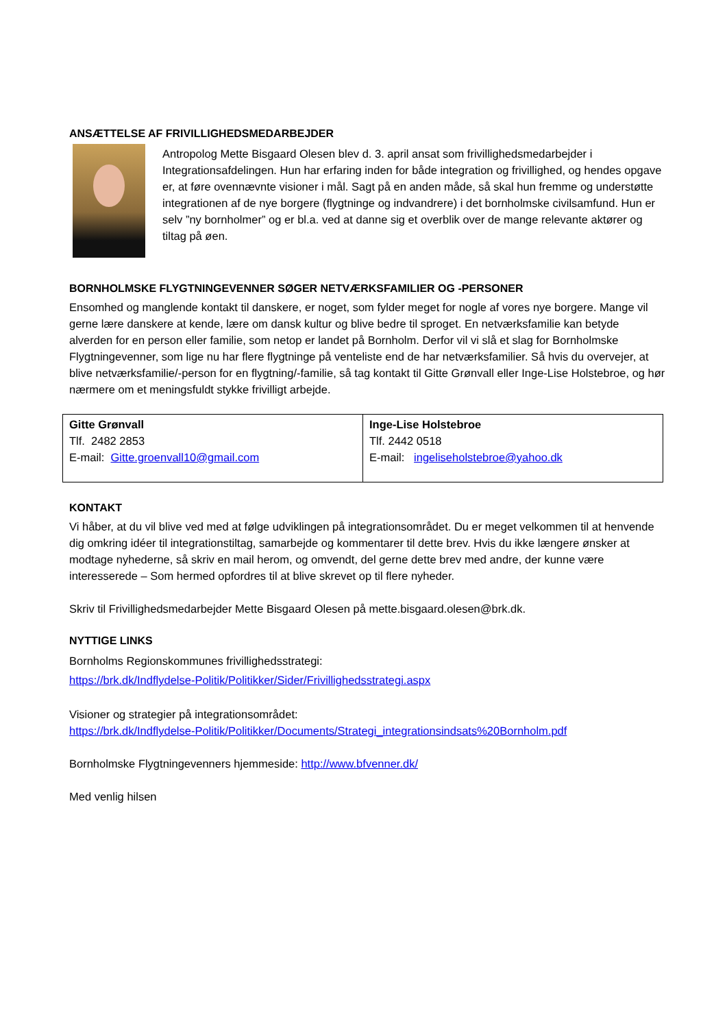ANSÆTTELSE AF FRIVILLIGHEDSMEDARBEJDER
Antropolog Mette Bisgaard Olesen blev d. 3. april ansat som frivillighedsmedarbejder i Integrationsafdelingen. Hun har erfaring inden for både integration og frivillighed, og hendes opgave er, at føre ovennævnte visioner i mål. Sagt på en anden måde, så skal hun fremme og understøtte integrationen af de nye borgere (flygtninge og indvandrere) i det bornholmske civilsamfund. Hun er selv ”ny bornholmer” og er bl.a. ved at danne sig et overblik over de mange relevante aktører og tiltag på øen.
BORNHOLMSKE FLYGTNINGEVENNER SØGER NETVÆRKSFAMILIER OG -PERSONER
Ensomhed og manglende kontakt til danskere, er noget, som fylder meget for nogle af vores nye borgere. Mange vil gerne lære danskere at kende, lære om dansk kultur og blive bedre til sproget. En netværksfamilie kan betyde alverden for en person eller familie, som netop er landet på Bornholm. Derfor vil vi slå et slag for Bornholmske Flygtningevenner, som lige nu har flere flygtninge på venteliste end de har netværksfamilier. Så hvis du overvejer, at blive netværksfamilie/-person for en flygtning/-familie, så tag kontakt til Gitte Grønvall eller Inge-Lise Holstebroe, og hør nærmere om et meningsfuldt stykke frivilligt arbejde.
| Gitte Grønvall Tlf. 2482 2853 E-mail: Gitte.groenvall10@gmail.com | Inge-Lise Holstebroe Tlf. 2442 0518 E-mail: ingeliseholstebroe@yahoo.dk |
KONTAKT
Vi håber, at du vil blive ved med at følge udviklingen på integrationsområdet. Du er meget velkommen til at henvende dig omkring idéer til integrationstiltag, samarbejde og kommentarer til dette brev. Hvis du ikke længere ønsker at modtage nyhederne, så skriv en mail herom, og omvendt, del gerne dette brev med andre, der kunne være interesserede – Som hermed opfordres til at blive skrevet op til flere nyheder.
Skriv til Frivillighedsmedarbejder Mette Bisgaard Olesen på mette.bisgaard.olesen@brk.dk.
NYTTIGE LINKS
Bornholms Regionskommunes frivillighedsstrategi:
https://brk.dk/Indflydelse-Politik/Politikker/Sider/Frivillighedsstrategi.aspx
Visioner og strategier på integrationsområdet:
https://brk.dk/Indflydelse-Politik/Politikker/Documents/Strategi_integrationsindsats%20Bornholm.pdf
Bornholmske Flygtningevenners hjemmeside: http://www.bfvenner.dk/
Med venlig hilsen